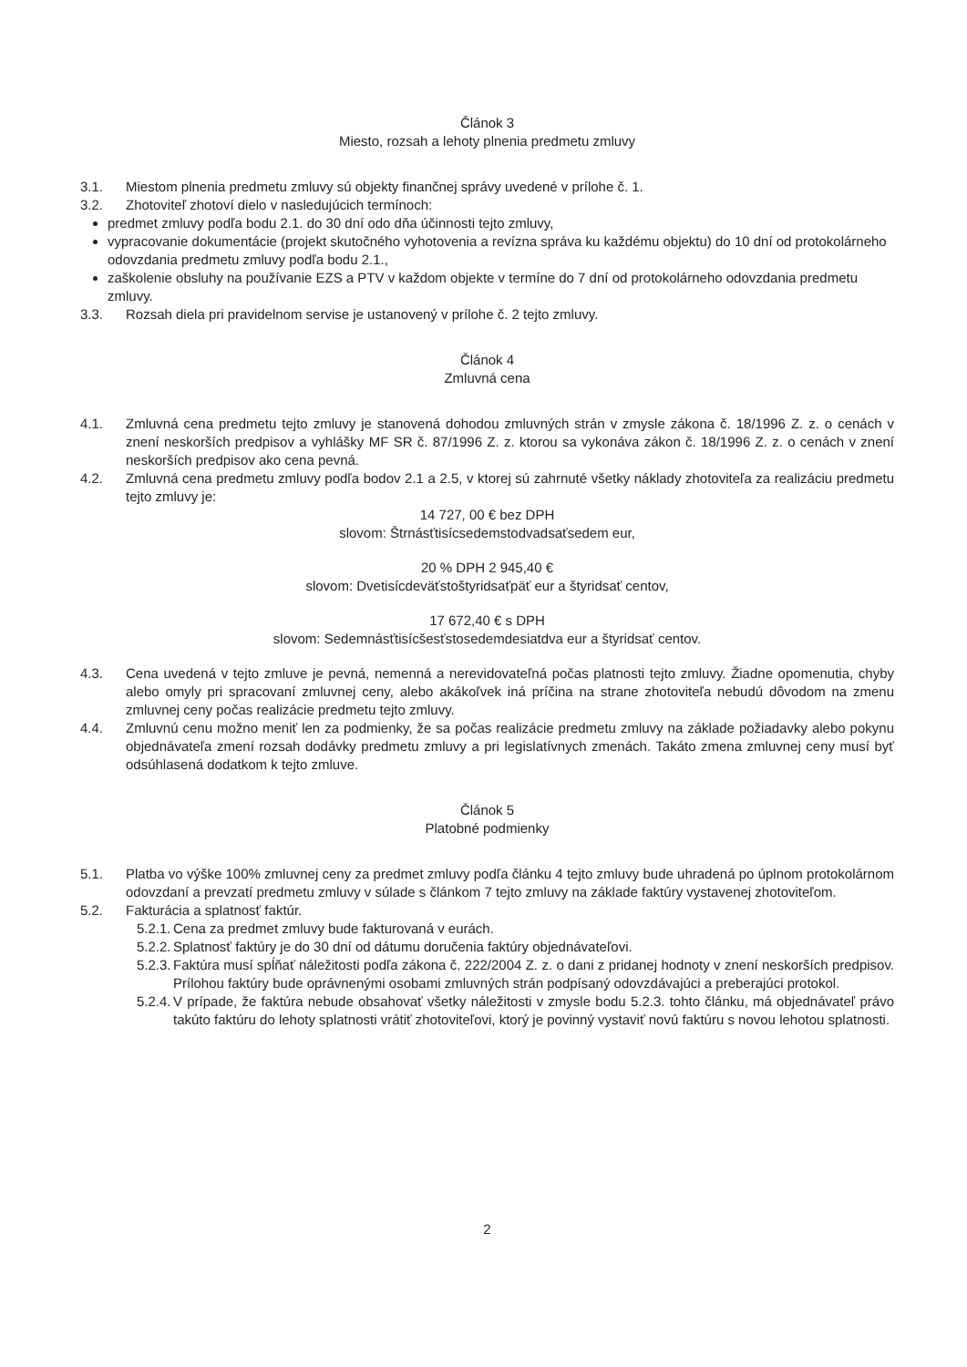Článok 3
Miesto, rozsah a lehoty plnenia predmetu zmluvy
3.1. Miestom plnenia predmetu zmluvy sú objekty finančnej správy uvedené v prílohe č. 1.
3.2. Zhotoviteľ zhotoví dielo v nasledujúcich termínoch:
predmet zmluvy podľa bodu 2.1. do 30 dní odo dňa účinnosti tejto zmluvy,
vypracovanie dokumentácie (projekt skutočného vyhotovenia a revízna správa ku každému objektu) do 10 dní od protokolárneho odovzdania predmetu zmluvy podľa bodu 2.1.,
zaškolenie obsluhy na používanie EZS a PTV v každom objekte v termíne do 7 dní od protokolárneho odovzdania predmetu zmluvy.
3.3. Rozsah diela pri pravidelnom servise je ustanovený v prílohe č. 2 tejto zmluvy.
Článok 4
Zmluvná cena
4.1. Zmluvná cena predmetu tejto zmluvy je stanovená dohodou zmluvných strán v zmysle zákona č. 18/1996 Z. z. o cenách v znení neskorších predpisov a vyhlášky MF SR č. 87/1996 Z. z. ktorou sa vykonáva zákon č. 18/1996 Z. z. o cenách v znení neskorších predpisov ako cena pevná.
4.2. Zmluvná cena predmetu zmluvy podľa bodov 2.1 a 2.5, v ktorej sú zahrnuté všetky náklady zhotoviteľa za realizáciu predmetu tejto zmluvy je:
14 727, 00 € bez DPH
slovom: Štrnásťtisícsedemstodvadsaťsedem eur,
20 % DPH 2 945,40 €
slovom: Dvetisícdeväťstoštyridsaťpäť eur a štyridsať centov,
17 672,40 € s DPH
slovom: Sedemnásťtisícšesťstosedemdesiatdva eur a štyridsať centov.
4.3. Cena uvedená v tejto zmluve je pevná, nemenná a nerevidovateľná počas platnosti tejto zmluvy. Žiadne opomenutia, chyby alebo omyly pri spracovaní zmluvnej ceny, alebo akákoľvek iná príčina na strane zhotoviteľa nebudú dôvodom na zmenu zmluvnej ceny počas realizácie predmetu tejto zmluvy.
4.4. Zmluvnú cenu možno meniť len za podmienky, že sa počas realizácie predmetu zmluvy na základe požiadavky alebo pokynu objednávateľa zmení rozsah dodávky predmetu zmluvy a pri legislatívnych zmenách. Takáto zmena zmluvnej ceny musí byť odsúhlasená dodatkom k tejto zmluve.
Článok 5
Platobné podmienky
5.1. Platba vo výške 100% zmluvnej ceny za predmet zmluvy podľa článku 4 tejto zmluvy bude uhradená po úplnom protokolárnom odovzdaní a prevzatí predmetu zmluvy v súlade s článkom 7 tejto zmluvy na základe faktúry vystavenej zhotoviteľom.
5.2. Fakturácia a splatnosť faktúr.
5.2.1. Cena za predmet zmluvy bude fakturovaná v eurách.
5.2.2. Splatnosť faktúry je do 30 dní od dátumu doručenia faktúry objednávateľovi.
5.2.3. Faktúra musí spĺňať náležitosti podľa zákona č. 222/2004 Z. z. o dani z pridanej hodnoty v znení neskorších predpisov. Prílohou faktúry bude oprávnenými osobami zmluvných strán podpísaný odovzdávajúci a preberajúci protokol.
5.2.4. V prípade, že faktúra nebude obsahovať všetky náležitosti v zmysle bodu 5.2.3. tohto článku, má objednávateľ právo takúto faktúru do lehoty splatnosti vrátiť zhotoviteľovi, ktorý je povinný vystaviť novú faktúru s novou lehotou splatnosti.
2